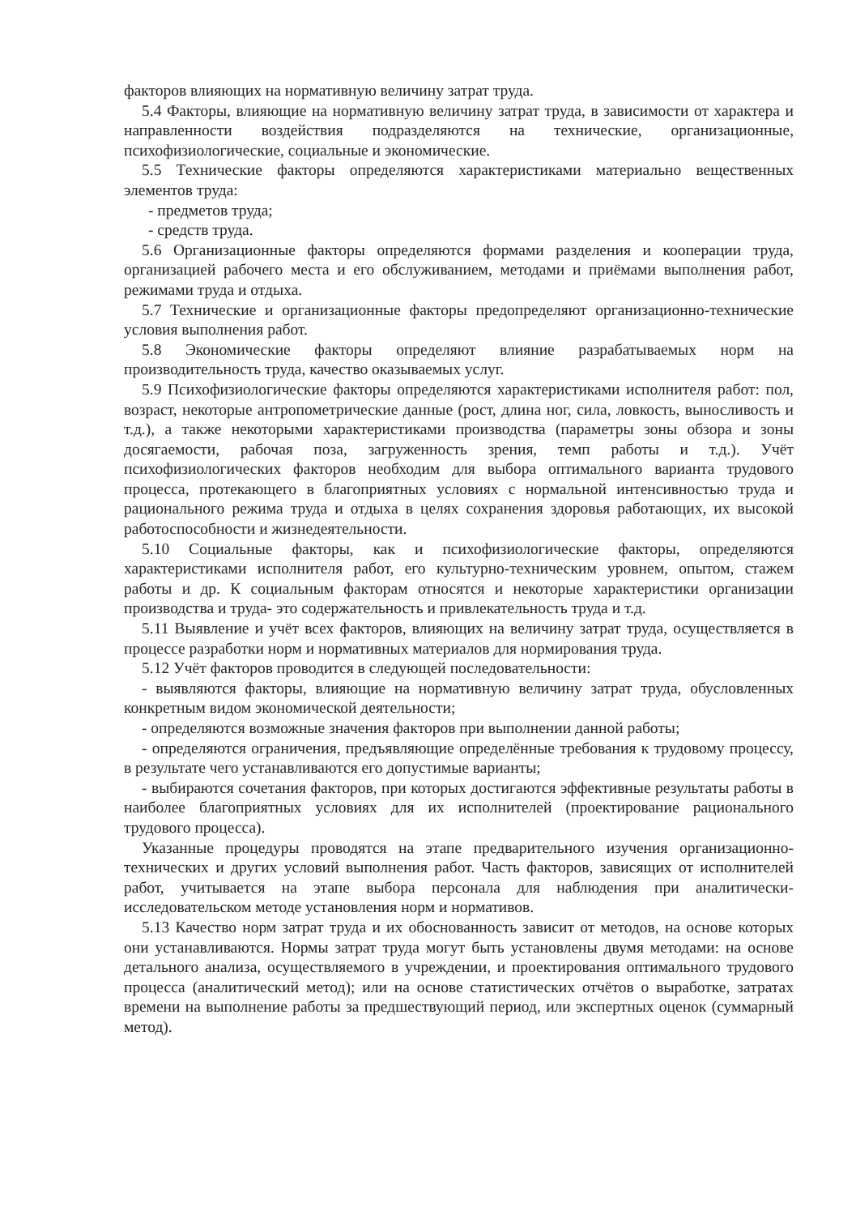факторов влияющих на нормативную величину затрат труда.
5.4 Факторы, влияющие на нормативную величину затрат труда, в зависимости от характера и направленности воздействия подразделяются на технические, организационные, психофизиологические, социальные и экономические.
5.5 Технические факторы определяются характеристиками материально вещественных элементов труда:
- предметов труда;
- средств труда.
5.6 Организационные факторы определяются формами разделения и кооперации труда, организацией рабочего места и его обслуживанием, методами и приёмами выполнения работ, режимами труда и отдыха.
5.7 Технические и организационные факторы предопределяют организационно-технические условия выполнения работ.
5.8 Экономические факторы определяют влияние разрабатываемых норм на производительность труда, качество оказываемых услуг.
5.9 Психофизиологические факторы определяются характеристиками исполнителя работ: пол, возраст, некоторые антропометрические данные (рост, длина ног, сила, ловкость, выносливость и т.д.), а также некоторыми характеристиками производства (параметры зоны обзора и зоны досягаемости, рабочая поза, загруженность зрения, темп работы и т.д.). Учёт психофизиологических факторов необходим для выбора оптимального варианта трудового процесса, протекающего в благоприятных условиях с нормальной интенсивностью труда и рационального режима труда и отдыха в целях сохранения здоровья работающих, их высокой работоспособности и жизнедеятельности.
5.10 Социальные факторы, как и психофизиологические факторы, определяются характеристиками исполнителя работ, его культурно-техническим уровнем, опытом, стажем работы и др. К социальным факторам относятся и некоторые характеристики организации производства и труда- это содержательность и привлекательность труда и т.д.
5.11 Выявление и учёт всех факторов, влияющих на величину затрат труда, осуществляется в процессе разработки норм и нормативных материалов для нормирования труда.
5.12 Учёт факторов проводится в следующей последовательности:
- выявляются факторы, влияющие на нормативную величину затрат труда, обусловленных конкретным видом экономической деятельности;
- определяются возможные значения факторов при выполнении данной работы;
- определяются ограничения, предъявляющие определённые требования к трудовому процессу, в результате чего устанавливаются его допустимые варианты;
- выбираются сочетания факторов, при которых достигаются эффективные результаты работы в наиболее благоприятных условиях для их исполнителей (проектирование рационального трудового процесса).
Указанные процедуры проводятся на этапе предварительного изучения организационно-технических и других условий выполнения работ. Часть факторов, зависящих от исполнителей работ, учитывается на этапе выбора персонала для наблюдения при аналитически-исследовательском методе установления норм и нормативов.
5.13 Качество норм затрат труда и их обоснованность зависит от методов, на основе которых они устанавливаются. Нормы затрат труда могут быть установлены двумя методами: на основе детального анализа, осуществляемого в учреждении, и проектирования оптимального трудового процесса (аналитический метод); или на основе статистических отчётов о выработке, затратах времени на выполнение работы за предшествующий период, или экспертных оценок (суммарный метод).